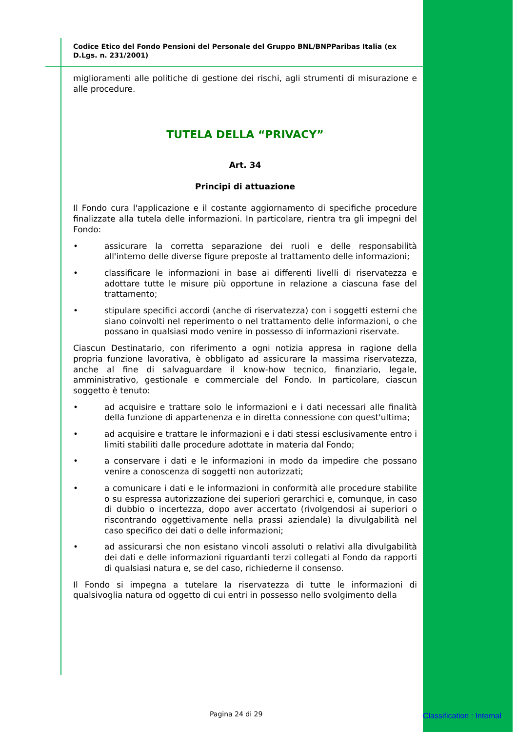Codice Etico del Fondo Pensioni del Personale del Gruppo BNL/BNPParibas Italia (ex D.Lgs. n. 231/2001)
miglioramenti alle politiche di gestione dei rischi, agli strumenti di misurazione e alle procedure.
TUTELA DELLA “PRIVACY”
Art. 34
Principi di attuazione
Il Fondo cura l'applicazione e il costante aggiornamento di specifiche procedure finalizzate alla tutela delle informazioni. In particolare, rientra tra gli impegni del Fondo:
• assicurare la corretta separazione dei ruoli e delle responsabilità all'interno delle diverse figure preposte al trattamento delle informazioni;
• classificare le informazioni in base ai differenti livelli di riservatezza e adottare tutte le misure più opportune in relazione a ciascuna fase del trattamento;
• stipulare specifici accordi (anche di riservatezza) con i soggetti esterni che siano coinvolti nel reperimento o nel trattamento delle informazioni, o che possano in qualsiasi modo venire in possesso di informazioni riservate.
Ciascun Destinatario, con riferimento a ogni notizia appresa in ragione della propria funzione lavorativa, è obbligato ad assicurare la massima riservatezza, anche al fine di salvaguardare il know-how tecnico, finanziario, legale, amministrativo, gestionale e commerciale del Fondo. In particolare, ciascun soggetto è tenuto:
• ad acquisire e trattare solo le informazioni e i dati necessari alle finalità della funzione di appartenenza e in diretta connessione con quest'ultima;
• ad acquisire e trattare le informazioni e i dati stessi esclusivamente entro i limiti stabiliti dalle procedure adottate in materia dal Fondo;
• a conservare i dati e le informazioni in modo da impedire che possano venire a conoscenza di soggetti non autorizzati;
• a comunicare i dati e le informazioni in conformità alle procedure stabilite o su espressa autorizzazione dei superiori gerarchici e, comunque, in caso di dubbio o incertezza, dopo aver accertato (rivolgendosi ai superiori o riscontrando oggettivamente nella prassi aziendale) la divulgabilità nel caso specifico dei dati o delle informazioni;
• ad assicurarsi che non esistano vincoli assoluti o relativi alla divulgabilità dei dati e delle informazioni riguardanti terzi collegati al Fondo da rapporti di qualsiasi natura e, se del caso, richiederne il consenso.
Il Fondo si impegna a tutelare la riservatezza di tutte le informazioni di qualsivoglia natura od oggetto di cui entri in possesso nello svolgimento della
Pagina 24 di 29 Classification : Internal